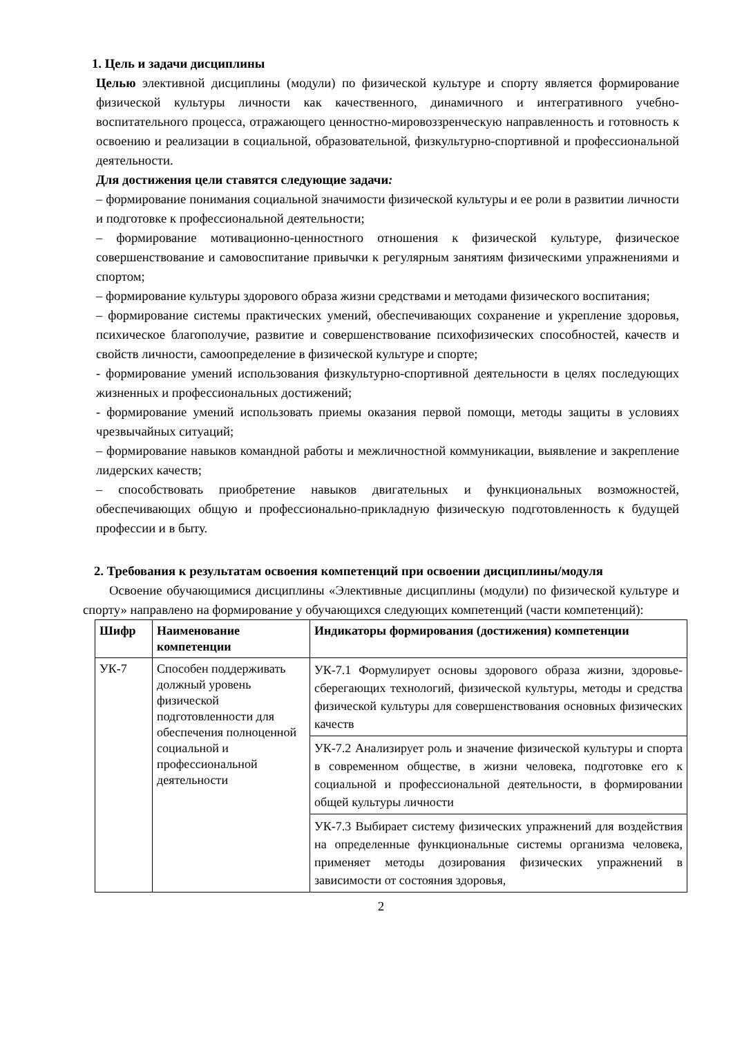1. Цель и задачи дисциплины
Целью элективной дисциплины (модули) по физической культуре и спорту является формирование физической культуры личности как качественного, динамичного и интегративного учебно-воспитательного процесса, отражающего ценностно-мировоззренческую направленность и готовность к освоению и реализации в социальной, образовательной, физкультурно-спортивной и профессиональной деятельности.
Для достижения цели ставятся следующие задачи:
– формирование понимания социальной значимости физической культуры и ее роли в развитии личности и подготовке к профессиональной деятельности;
– формирование мотивационно-ценностного отношения к физической культуре, физическое совершенствование и самовоспитание привычки к регулярным занятиям физическими упражнениями и спортом;
– формирование культуры здорового образа жизни средствами и методами физического воспитания;
– формирование системы практических умений, обеспечивающих сохранение и укрепление здоровья, психическое благополучие, развитие и совершенствование психофизических способностей, качеств и свойств личности, самоопределение в физической культуре и спорте;
- формирование умений использования физкультурно-спортивной деятельности в целях последующих жизненных и профессиональных достижений;
- формирование умений использовать приемы оказания первой помощи, методы защиты в условиях чрезвычайных ситуаций;
– формирование навыков командной работы и межличностной коммуникации, выявление и закрепление лидерских качеств;
– способствовать приобретение навыков двигательных и функциональных возможностей, обеспечивающих общую и профессионально-прикладную физическую подготовленность к будущей профессии и в быту.
2. Требования к результатам освоения компетенций при освоении дисциплины/модуля
Освоение обучающимися дисциплины «Элективные дисциплины (модули) по физической культуре и спорту» направлено на формирование у обучающихся следующих компетенций (части компетенций):
| Шифр | Наименование компетенции | Индикаторы формирования (достижения) компетенции |
| --- | --- | --- |
| УК-7 | Способен поддерживать должный уровень физической подготовленности для обеспечения полноценной социальной и профессиональной деятельности | УК-7.1 Формулирует основы здорового образа жизни, здоровье-сберегающих технологий, физической культуры, методы и средства физической культуры для совершенствования основных физических качеств |
| | | УК-7.2 Анализирует роль и значение физической культуры и спорта в современном обществе, в жизни человека, подготовке его к социальной и профессиональной деятельности, в формировании общей культуры личности |
| | | УК-7.3 Выбирает систему физических упражнений для воздействия на определенные функциональные системы организма человека, применяет методы дозирования физических упражнений в зависимости от состояния здоровья, |
2